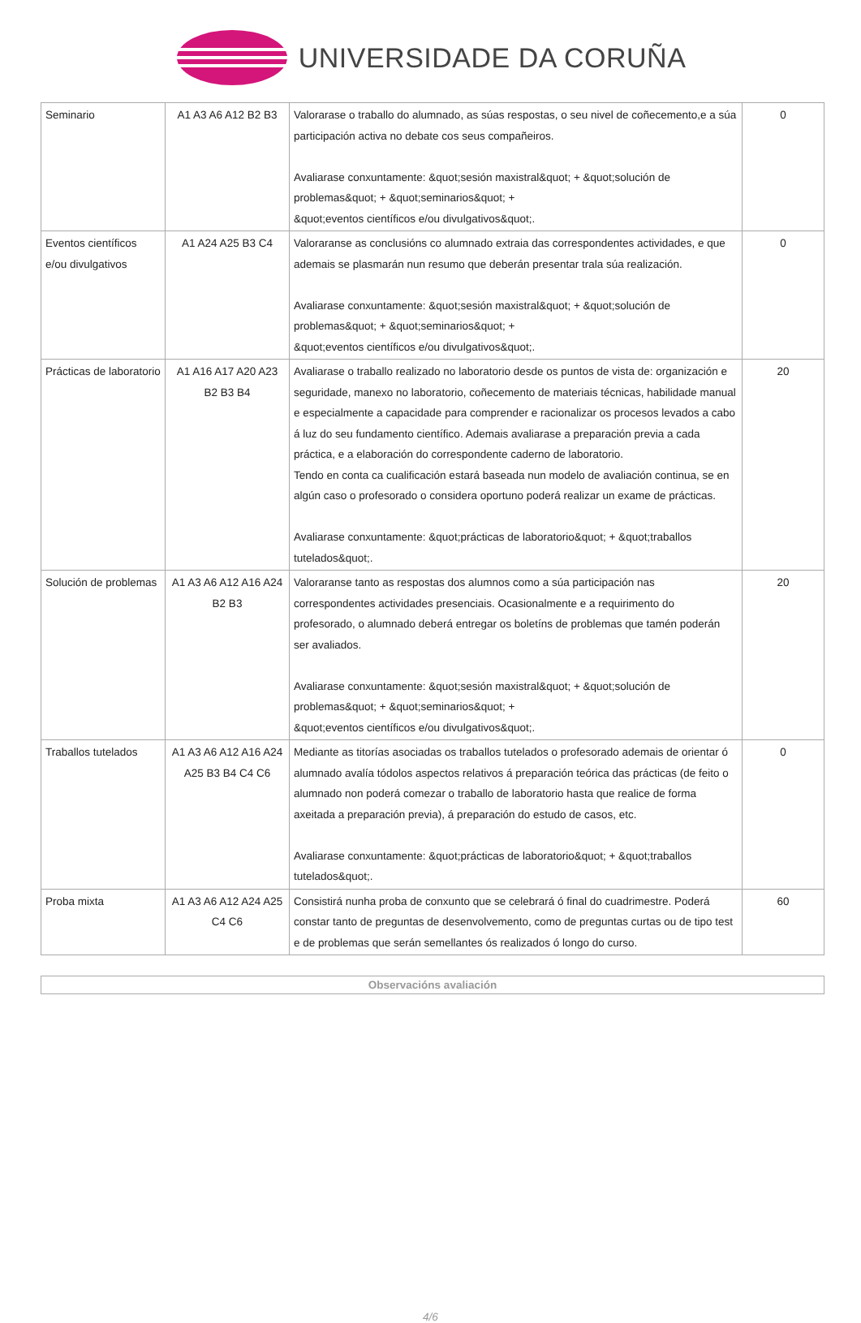UNIVERSIDADE DA CORUÑA
| Seminario | A1 A3 A6 A12 B2 B3 | Valorarase o traballo do alumnado, as súas respostas, o seu nivel de coñecemento,e a súa participación activa no debate cos seus compañeiros. Avaliarase conxuntamente: &quot;sesión maxistral&quot; + &quot;solución de problemas&quot; + &quot;seminarios&quot; + &quot;eventos científicos e/ou divulgativos&quot;. | 0 |
| Eventos científicos e/ou divulgativos | A1 A24 A25 B3 C4 | Valoraranse as conclusións co alumnado extraia das correspondentes actividades, e que ademais se plasmarán nun resumo que deberán presentar trala súa realización. Avaliarase conxuntamente: &quot;sesión maxistral&quot; + &quot;solución de problemas&quot; + &quot;seminarios&quot; + &quot;eventos científicos e/ou divulgativos&quot;. | 0 |
| Prácticas de laboratorio | A1 A16 A17 A20 A23 B2 B3 B4 | Avaliarase o traballo realizado no laboratorio desde os puntos de vista de: organización e seguridade, manexo no laboratorio, coñecemento de materiais técnicas, habilidade manual e especialmente a capacidade para comprender e racionalizar os procesos levados a cabo á luz do seu fundamento científico. Ademais avaliarase a preparación previa a cada práctica, e a elaboración do correspondente caderno de laboratorio. Tendo en conta ca cualificación estará baseada nun modelo de avaliación continua, se en algún caso o profesorado o considera oportuno poderá realizar un exame de prácticas. Avaliarase conxuntamente: &quot;prácticas de laboratorio&quot; + &quot;traballos tutelados&quot;. | 20 |
| Solución de problemas | A1 A3 A6 A12 A16 A24 B2 B3 | Valoraranse tanto as respostas dos alumnos como a súa participación nas correspondentes actividades presenciais. Ocasionalmente e a requirimento do profesorado, o alumnado deberá entregar os boletíns de problemas que tamén poderán ser avaliados. Avaliarase conxuntamente: &quot;sesión maxistral&quot; + &quot;solución de problemas&quot; + &quot;seminarios&quot; + &quot;eventos científicos e/ou divulgativos&quot;. | 20 |
| Traballos tutelados | A1 A3 A6 A12 A16 A24 A25 B3 B4 C4 C6 | Mediante as titorías asociadas os traballos tutelados o profesorado ademais de orientar ó alumnado avalía tódolos aspectos relativos á preparación teórica das prácticas (de feito o alumnado non poderá comezar o traballo de laboratorio hasta que realice de forma axeitada a preparación previa), á preparación do estudo de casos, etc. Avaliarase conxuntamente: &quot;prácticas de laboratorio&quot; + &quot;traballos tutelados&quot;. | 0 |
| Proba mixta | A1 A3 A6 A12 A24 A25 C4 C6 | Consistirá nunha proba de conxunto que se celebrará ó final do cuadrimestre. Poderá constar tanto de preguntas de desenvolvemento, como de preguntas curtas ou de tipo test e de problemas que serán semellantes ós realizados ó longo do curso. | 60 |
Observacións avaliación
4/6